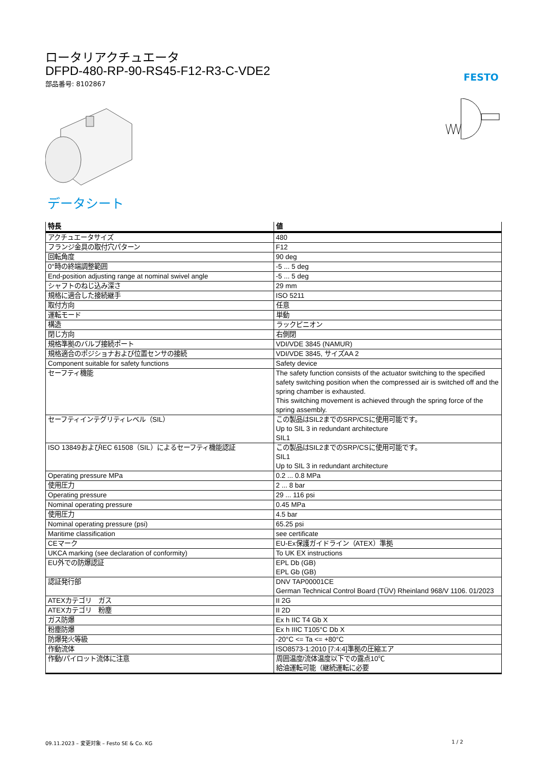FESTO
ロータリアクチュエータ
DFPD-480-RP-90-RS45-F12-R3-C-VDE2
部品番号: 8102867
データシート
| 特長 | 値 |
| --- | --- |
| アクチュエータサイズ | 480 |
| フランジ金具の取付穴パターン | F12 |
| 回転角度 | 90 deg |
| 0°時の終端調整範囲 | -5 ... 5 deg |
| End-position adjusting range at nominal swivel angle | -5 ... 5 deg |
| シャフトのねじ込み深さ | 29 mm |
| 規格に適合した接続継手 | ISO 5211 |
| 取付方向 | 任意 |
| 運転モード | 単動 |
| 構造 | ラックピニオン |
| 閉じ方向 | 右側閉 |
| 規格準拠のバルブ接続ポート | VDI/VDE 3845 (NAMUR) |
| 規格適合のポジショナおよび位置センサの接続 | VDI/VDE 3845, サイズAA 2 |
| Component suitable for safety functions | Safety device |
| セーフティ機能 | The safety function consists of the actuator switching to the specified safety switching position when the compressed air is switched off and the spring chamber is exhausted. This switching movement is achieved through the spring force of the spring assembly. |
| セーフティインテグリティレベル（SIL） | この製品はSIL2までのSRP/CSに使用可能です。 Up to SIL 3 in redundant architecture SIL1 |
| ISO 13849およびIEC 61508（SIL）によるセーフティ機能認証 | この製品はSIL2までのSRP/CSに使用可能です。 SIL1 Up to SIL 3 in redundant architecture |
| Operating pressure MPa | 0.2 ... 0.8 MPa |
| 使用圧力 | 2 ... 8 bar |
| Operating pressure | 29 ... 116 psi |
| Nominal operating pressure | 0.45 MPa |
| 使用圧力 | 4.5 bar |
| Nominal operating pressure (psi) | 65.25 psi |
| Maritime classification | see certificate |
| CEマーク | EU-Ex保護ガイドライン（ATEX）準拠 |
| UKCA marking (see declaration of conformity) | To UK EX instructions |
| EU外での防爆認証 | EPL Db (GB) EPL Gb (GB) |
| 認証発行部 | DNV TAP00001CE German Technical Control Board (TÜV) Rheinland 968/V 1106. 01/2023 |
| ATEXカテゴリ ガス | II 2G |
| ATEXカテゴリ 粉塵 | II 2D |
| ガス防爆 | Ex h IIC T4 Gb X |
| 粉塵防爆 | Ex h IIIC T105°C Db X |
| 防爆発火等級 | -20°C <= Ta <= +80°C |
| 作動流体 | ISO8573-1:2010 [7:4:4]準拠の圧縮エア |
| 作動/パイロット流体に注意 | 周囲温度/流体温度以下での露点10℃ 給油運転可能（継続運転に必要 |
09.11.2023 – 変更対象 – Festo SE & Co. KG 1 / 2